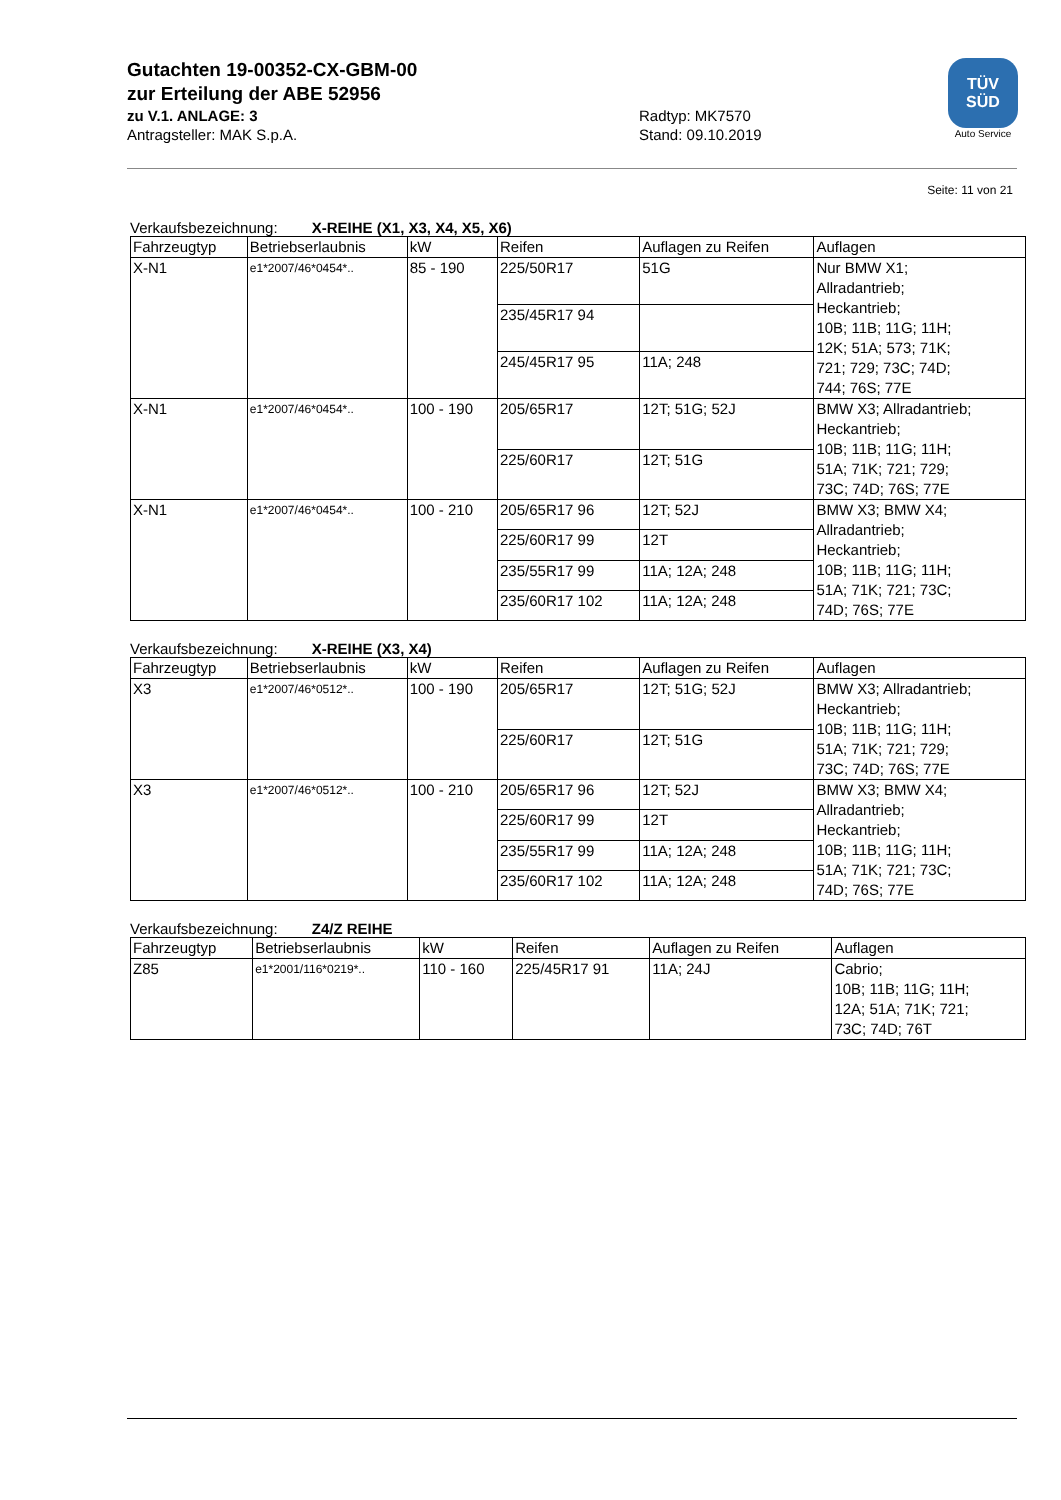Gutachten 19-00352-CX-GBM-00
zur Erteilung der ABE 52956
zu V.1. ANLAGE: 3 Radtyp: MK7570
Antragsteller: MAK S.p.A. Stand: 09.10.2019
TÜV
SÜD
Auto Service
Seite: 11 von 21
Verkaufsbezeichnung: X-REIHE (X1, X3, X4, X5, X6)
| Fahrzeugtyp | Betriebserlaubnis | kW | Reifen | Auflagen zu Reifen | Auflagen |
| X-N1 | e1*2007/46*0454*.. | 85 - 190 | 225/50R17 | 51G | Nur BMW X1; Allradantrieb; Heckantrieb; 10B; 11B; 11G; 11H; 12K; 51A; 573; 71K; 721; 729; 73C; 74D; 744; 76S; 77E |
| | | | 235/45R17 94 | | |
| | | | 245/45R17 95 | 11A; 248 | |
| X-N1 | e1*2007/46*0454*.. | 100 - 190 | 205/65R17 | 12T; 51G; 52J | BMW X3; Allradantrieb; Heckantrieb; 10B; 11B; 11G; 11H; 51A; 71K; 721; 729; 73C; 74D; 76S; 77E |
| | | | 225/60R17 | 12T; 51G | |
| X-N1 | e1*2007/46*0454*.. | 100 - 210 | 205/65R17 96 | 12T; 52J | BMW X3; BMW X4; Allradantrieb; Heckantrieb; 10B; 11B; 11G; 11H; 51A; 71K; 721; 73C; 74D; 76S; 77E |
| | | | 225/60R17 99 | 12T | |
| | | | 235/55R17 99 | 11A; 12A; 248 | |
| | | | 235/60R17 102 | 11A; 12A; 248 | |
Verkaufsbezeichnung: X-REIHE (X3, X4)
| Fahrzeugtyp | Betriebserlaubnis | kW | Reifen | Auflagen zu Reifen | Auflagen |
| X3 | e1*2007/46*0512*.. | 100 - 190 | 205/65R17 | 12T; 51G; 52J | BMW X3; Allradantrieb; Heckantrieb; 10B; 11B; 11G; 11H; 51A; 71K; 721; 729; 73C; 74D; 76S; 77E |
| | | | 225/60R17 | 12T; 51G | |
| X3 | e1*2007/46*0512*.. | 100 - 210 | 205/65R17 96 | 12T; 52J | BMW X3; BMW X4; Allradantrieb; Heckantrieb; 10B; 11B; 11G; 11H; 51A; 71K; 721; 73C; 74D; 76S; 77E |
| | | | 225/60R17 99 | 12T | |
| | | | 235/55R17 99 | 11A; 12A; 248 | |
| | | | 235/60R17 102 | 11A; 12A; 248 | |
Verkaufsbezeichnung: Z4/Z REIHE
| Fahrzeugtyp | Betriebserlaubnis | kW | Reifen | Auflagen zu Reifen | Auflagen |
| Z85 | e1*2001/116*0219*.. | 110 - 160 | 225/45R17 91 | 11A; 24J | Cabrio; 10B; 11B; 11G; 11H; 12A; 51A; 71K; 721; 73C; 74D; 76T |